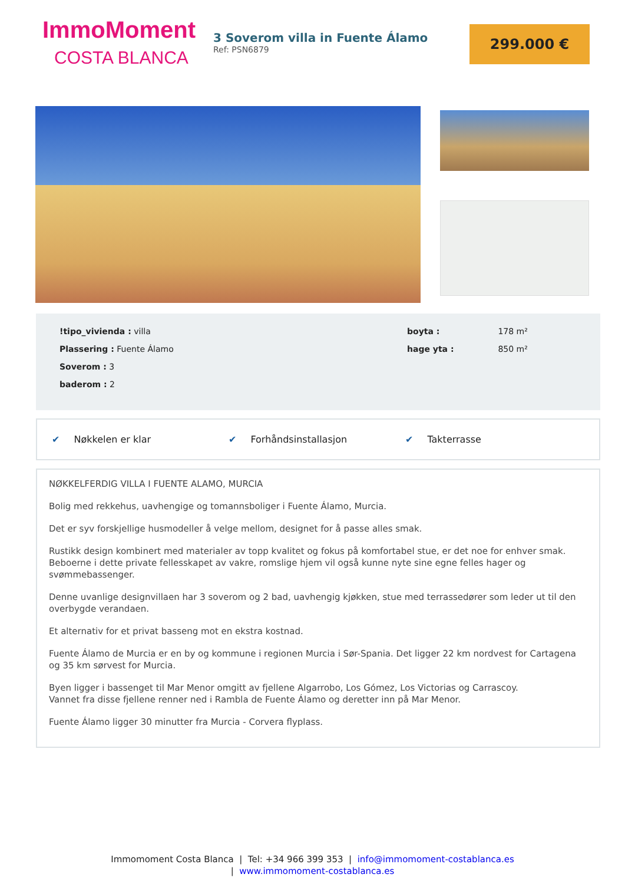ImmoMoment
COSTA BLANCA
3 Soverom villa in Fuente Álamo
Ref: PSN6879
299.000 €
!tipo_vivienda : villa
Plassering : Fuente Álamo
Soverom : 3
baderom : 2
boyta : 178 m²
hage yta : 850 m²
✔ Nøkkelen er klar ✔ Forhåndsinstallasjon ✔ Takterrasse
NØKKELFERDIG VILLA I FUENTE ALAMO, MURCIA
Bolig med rekkehus, uavhengige og tomannsboliger i Fuente Álamo, Murcia.
Det er syv forskjellige husmodeller å velge mellom, designet for å passe alles smak.
Rustikk design kombinert med materialer av topp kvalitet og fokus på komfortabel stue, er det noe for enhver smak. Beboerne i dette private fellesskapet av vakre, romslige hjem vil også kunne nyte sine egne felles hager og svømmebassenger.
Denne uvanlige designvillaen har 3 soverom og 2 bad, uavhengig kjøkken, stue med terrassedører som leder ut til den overbygde verandaen.
Et alternativ for et privat basseng mot en ekstra kostnad.
Fuente Álamo de Murcia er en by og kommune i regionen Murcia i Sør-Spania. Det ligger 22 km nordvest for Cartagena og 35 km sørvest for Murcia.
Byen ligger i bassenget til Mar Menor omgitt av fjellene Algarrobo, Los Gómez, Los Victorias og Carrascoy.
Vannet fra disse fjellene renner ned i Rambla de Fuente Álamo og deretter inn på Mar Menor.
Fuente Álamo ligger 30 minutter fra Murcia - Corvera flyplass.
Immomoment Costa Blanca | Tel: +34 966 399 353 | info@immomoment-costablanca.es
| www.immomoment-costablanca.es